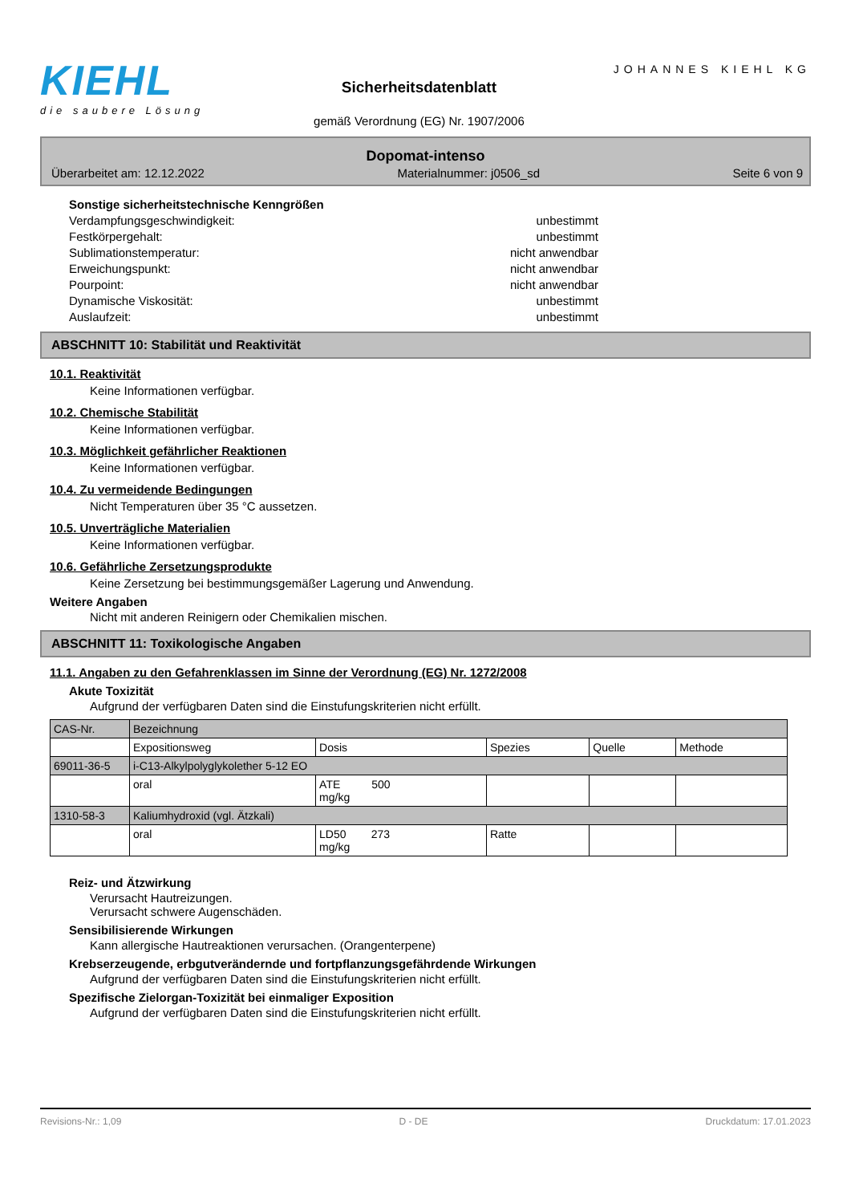KIEHL
die saubere Lösung
Sicherheitsdatenblatt
gemäß Verordnung (EG) Nr. 1907/2006
JOHANNES KIEHL KG
Dopomat-intenso
Überarbeitet am: 12.12.2022 Materialnummer: j0506_sd Seite 6 von 9
Sonstige sicherheitstechnische Kenngrößen
Verdampfungsgeschwindigkeit: unbestimmt
Festkörpergehalt: unbestimmt
Sublimationstemperatur: nicht anwendbar
Erweichungspunkt: nicht anwendbar
Pourpoint: nicht anwendbar
Dynamische Viskosität: unbestimmt
Auslaufzeit: unbestimmt
ABSCHNITT 10: Stabilität und Reaktivität
10.1. Reaktivität
Keine Informationen verfügbar.
10.2. Chemische Stabilität
Keine Informationen verfügbar.
10.3. Möglichkeit gefährlicher Reaktionen
Keine Informationen verfügbar.
10.4. Zu vermeidende Bedingungen
Nicht Temperaturen über 35 °C aussetzen.
10.5. Unverträgliche Materialien
Keine Informationen verfügbar.
10.6. Gefährliche Zersetzungsprodukte
Keine Zersetzung bei bestimmungsgemäßer Lagerung und Anwendung.
Weitere Angaben
Nicht mit anderen Reinigern oder Chemikalien mischen.
ABSCHNITT 11: Toxikologische Angaben
11.1. Angaben zu den Gefahrenklassen im Sinne der Verordnung (EG) Nr. 1272/2008
Akute Toxizität
Aufgrund der verfügbaren Daten sind die Einstufungskriterien nicht erfüllt.
| CAS-Nr. | Bezeichnung | | | | |
| --- | --- | --- | --- | --- | --- |
| | Expositionsweg | Dosis | Spezies | Quelle | Methode |
| 69011-36-5 | i-C13-Alkylpolyglykolether 5-12 EO | | | | |
| | oral | ATE 500 mg/kg | | | |
| 1310-58-3 | Kaliumhydroxid (vgl. Ätzkali) | | | | |
| | oral | LD50 273 mg/kg | Ratte | | |
Reiz- und Ätzwirkung
Verursacht Hautreizungen.
Verursacht schwere Augenschäden.
Sensibilisierende Wirkungen
Kann allergische Hautreaktionen verursachen. (Orangenterpene)
Krebserzeugende, erbgutverändernde und fortpflanzungsgefährdende Wirkungen
Aufgrund der verfügbaren Daten sind die Einstufungskriterien nicht erfüllt.
Spezifische Zielorgan-Toxizität bei einmaliger Exposition
Aufgrund der verfügbaren Daten sind die Einstufungskriterien nicht erfüllt.
Revisions-Nr.: 1,09 D - DE Druckdatum: 17.01.2023